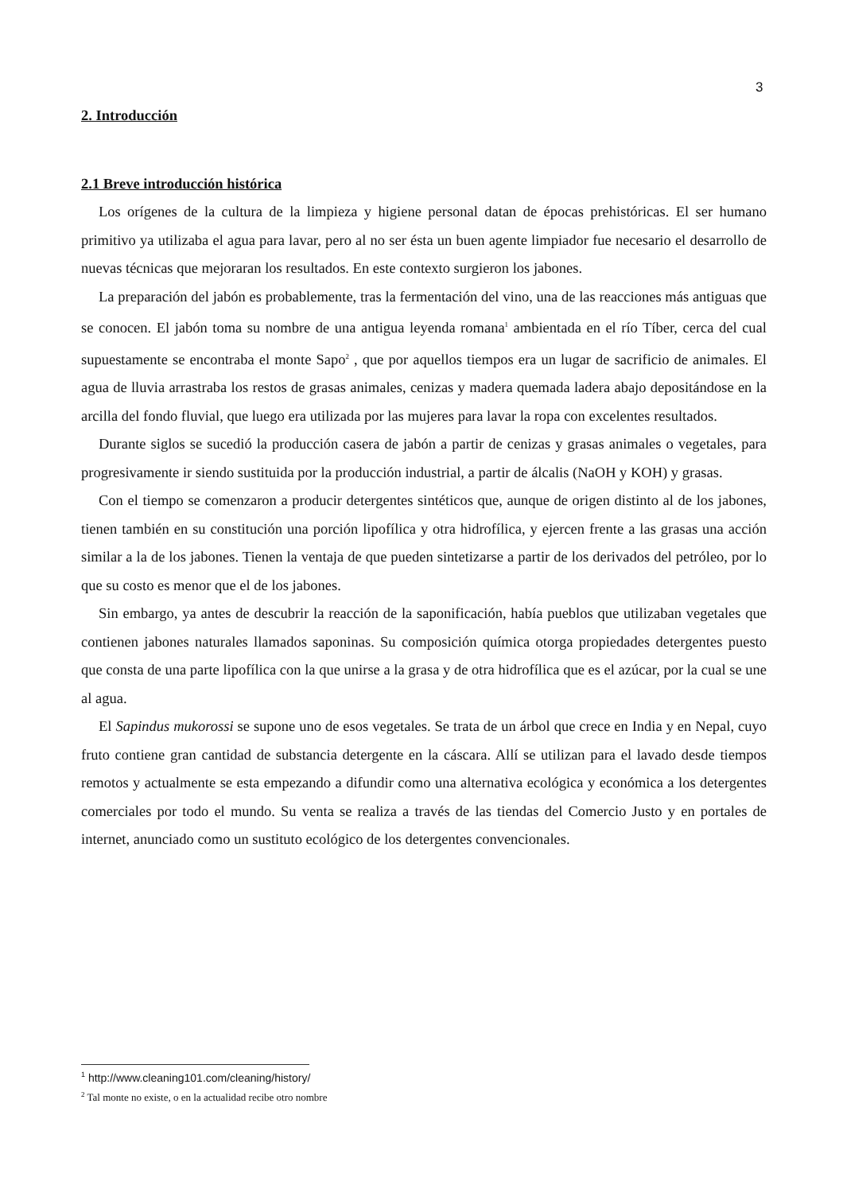3
2. Introducción
2.1 Breve introducción histórica
Los orígenes de la cultura de la limpieza y higiene personal datan de épocas prehistóricas. El ser humano primitivo ya utilizaba el agua para lavar, pero al no ser ésta un buen agente limpiador fue necesario el desarrollo de nuevas técnicas que mejoraran los resultados. En este contexto surgieron los jabones.
La preparación del jabón es probablemente, tras la fermentación del vino, una de las reacciones más antiguas que se conocen. El jabón toma su nombre de una antigua leyenda romana<sup>1</sup> ambientada en el río Tíber, cerca del cual supuestamente se encontraba el monte Sapo<sup>2</sup> , que por aquellos tiempos era un lugar de sacrificio de animales. El agua de lluvia arrastraba los restos de grasas animales, cenizas y madera quemada ladera abajo depositándose en la arcilla del fondo fluvial, que luego era utilizada por las mujeres para lavar la ropa con excelentes resultados.
Durante siglos se sucedió la producción casera de jabón a partir de cenizas y grasas animales o vegetales, para progresivamente ir siendo sustituida por la producción industrial, a partir de álcalis (NaOH y KOH) y grasas.
Con el tiempo se comenzaron a producir detergentes sintéticos que, aunque de origen distinto al de los jabones, tienen también en su constitución una porción lipofílica y otra hidrofílica, y ejercen frente a las grasas una acción similar a la de los jabones. Tienen la ventaja de que pueden sintetizarse a partir de los derivados del petróleo, por lo que su costo es menor que el de los jabones.
Sin embargo, ya antes de descubrir la reacción de la saponificación, había pueblos que utilizaban vegetales que contienen jabones naturales llamados saponinas. Su composición química otorga propiedades detergentes puesto que consta de una parte lipofílica con la que unirse a la grasa y de otra hidrofílica que es el azúcar, por la cual se une al agua.
El Sapindus mukorossi se supone uno de esos vegetales. Se trata de un árbol que crece en India y en Nepal, cuyo fruto contiene gran cantidad de substancia detergente en la cáscara. Allí se utilizan para el lavado desde tiempos remotos y actualmente se esta empezando a difundir como una alternativa ecológica y económica a los detergentes comerciales por todo el mundo. Su venta se realiza a través de las tiendas del Comercio Justo y en portales de internet, anunciado como un sustituto ecológico de los detergentes convencionales.
<sup>1</sup> http://www.cleaning101.com/cleaning/history/
<sup>2</sup> Tal monte no existe, o en la actualidad recibe otro nombre